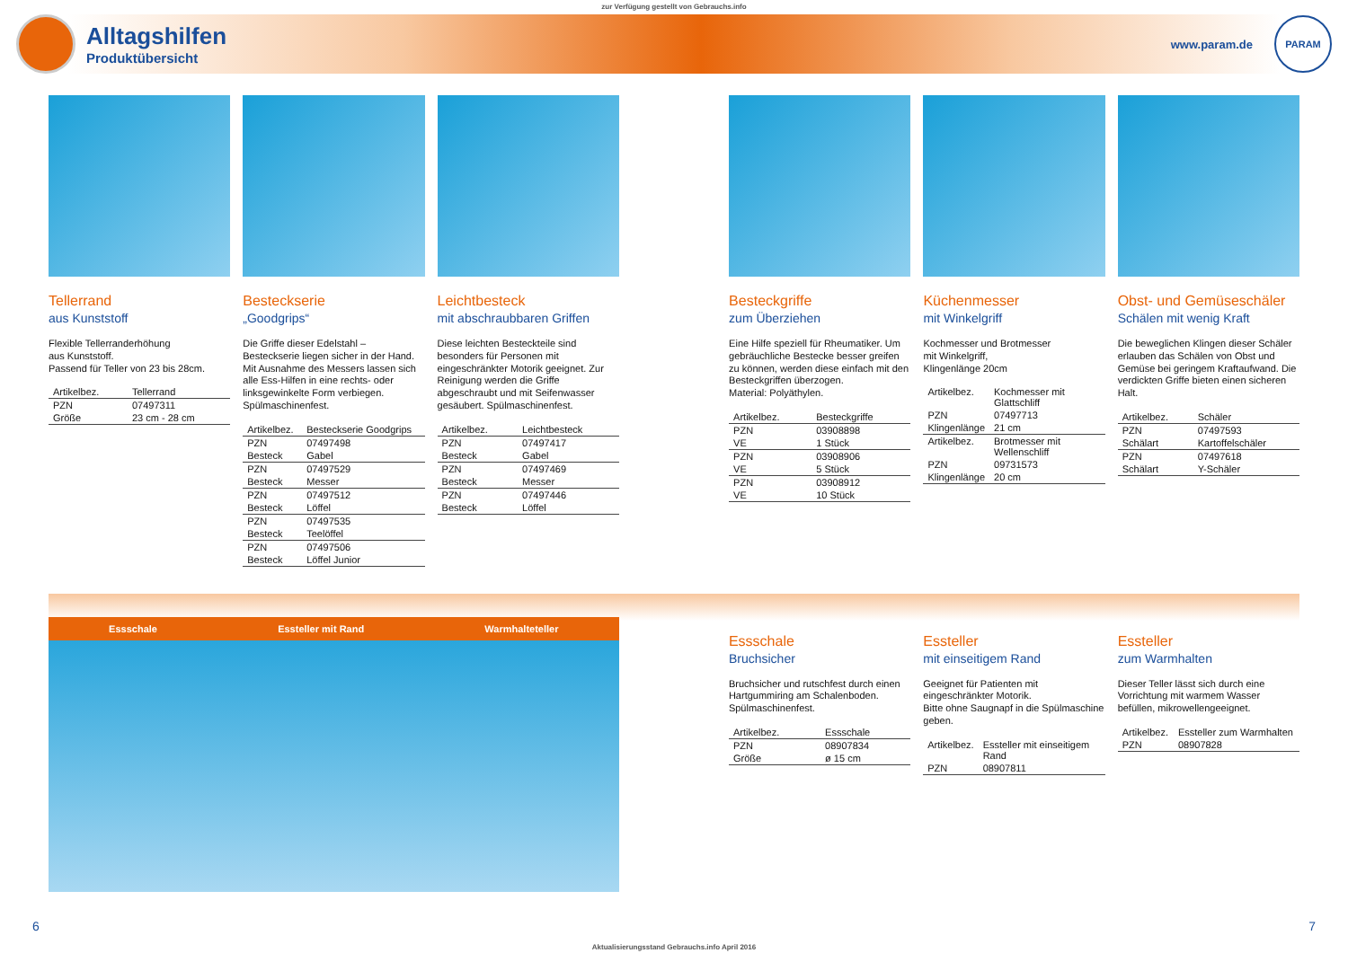zur Verfügung gestellt von Gebrauchs.info
Alltagshilfen
Produktübersicht
www.param.de
PARAM
Tellerrand
aus Kunststoff
Flexible Tellerranderhöhung
aus Kunststoff.
Passend für Teller von 23 bis 28cm.
| Artikelbez. | Tellerrand |
| PZN | 07497311 |
| Größe | 23 cm - 28 cm |
Besteckserie
„Goodgrips“
Die Griffe dieser Edelstahl – Besteckserie liegen sicher in der Hand.
Mit Ausnahme des Messers lassen sich alle Ess-Hilfen in eine rechts- oder linksgewinkelte Form verbiegen.
Spülmaschinenfest.
| Artikelbez. | Besteckserie Goodgrips |
| PZN | 07497498 |
| Besteck | Gabel |
| PZN | 07497529 |
| Besteck | Messer |
| PZN | 07497512 |
| Besteck | Löffel |
| PZN | 07497535 |
| Besteck | Teelöffel |
| PZN | 07497506 |
| Besteck | Löffel Junior |
Leichtbesteck
mit abschraubbaren Griffen
Diese leichten Besteckteile sind besonders für Personen mit eingeschränkter Motorik geeignet. Zur Reinigung werden die Griffe abgeschraubt und mit Seifenwasser gesäubert. Spülmaschinenfest.
| Artikelbez. | Leichtbesteck |
| PZN | 07497417 |
| Besteck | Gabel |
| PZN | 07497469 |
| Besteck | Messer |
| PZN | 07497446 |
| Besteck | Löffel |
Besteckgriffe
zum Überziehen
Eine Hilfe speziell für Rheumatiker. Um gebräuchliche Bestecke besser greifen zu können, werden diese einfach mit den Besteckgriffen überzogen.
Material: Polyäthylen.
| Artikelbez. | Besteckgriffe |
| PZN | 03908898 |
| VE | 1 Stück |
| PZN | 03908906 |
| VE | 5 Stück |
| PZN | 03908912 |
| VE | 10 Stück |
Küchenmesser
mit Winkelgriff
Kochmesser und Brotmesser
mit Winkelgriff,
Klingenlänge 20cm
| Artikelbez. | Kochmesser mit Glattschliff |
| PZN | 07497713 |
| Klingenlänge | 21 cm |
| Artikelbez. | Brotmesser mit Wellenschliff |
| PZN | 09731573 |
| Klingenlänge | 20 cm |
Obst- und Gemüseschäler
Schälen mit wenig Kraft
Die beweglichen Klingen dieser Schäler erlauben das Schälen von Obst und Gemüse bei geringem Kraftaufwand. Die verdickten Griffe bieten einen sicheren Halt.
| Artikelbez. | Schäler |
| PZN | 07497593 |
| Schälart | Kartoffelschäler |
| PZN | 07497618 |
| Schälart | Y-Schäler |
Essschale Essteller mit Rand Warmhalteteller
Essschale
Bruchsicher
Bruchsicher und rutschfest durch einen Hartgummiring am Schalenboden. Spülmaschinenfest.
| Artikelbez. | Essschale |
| PZN | 08907834 |
| Größe | ø 15 cm |
Essteller
mit einseitigem Rand
Geeignet für Patienten mit eingeschränkter Motorik.
Bitte ohne Saugnapf in die Spülmaschine geben.
| Artikelbez. | Essteller mit einseitigem Rand |
| PZN | 08907811 |
Essteller
zum Warmhalten
Dieser Teller lässt sich durch eine Vorrichtung mit warmem Wasser befüllen, mikrowellengeeignet.
| Artikelbez. | Essteller zum Warmhalten |
| PZN | 08907828 |
6 7
Aktualisierungsstand Gebrauchs.info April 2016